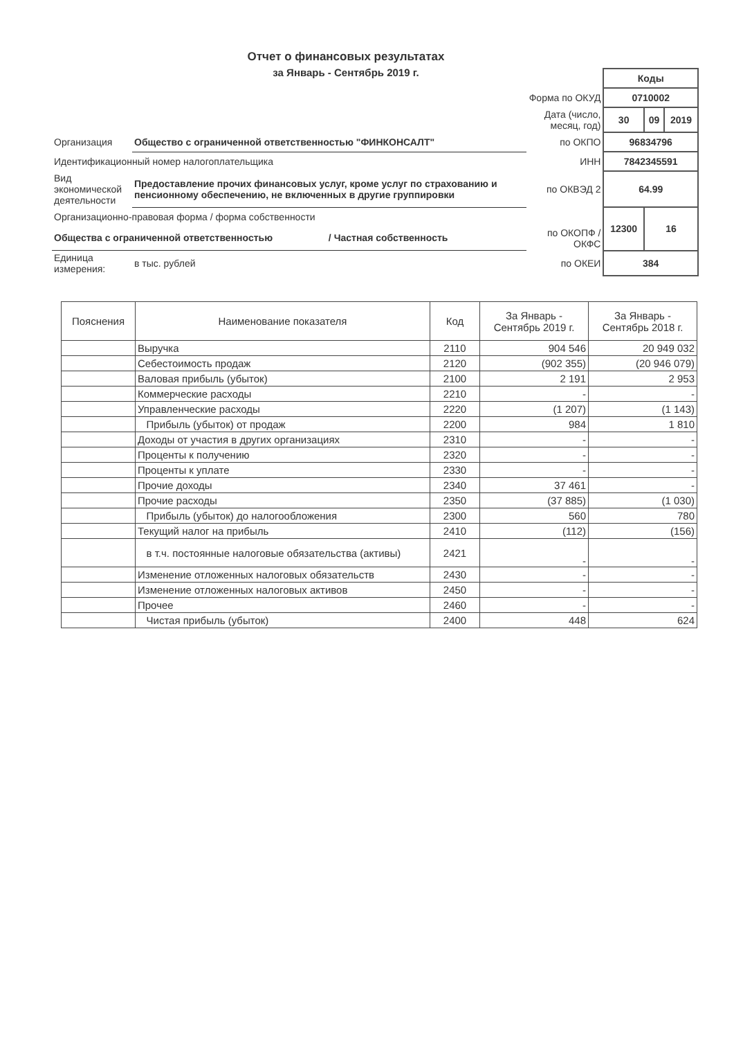Отчет о финансовых результатах
за Январь - Сентябрь 2019 г.
| | | | | Коды | | |
| | | | Форма по ОКУД | 0710002 | | |
| | | | Дата (число, месяц, год) | 30 | 09 | 2019 |
| Организация | Общество с ограниченной ответственностью "ФИНКОНСАЛТ" | | по ОКПО | 96834796 | | |
| Идентификационный номер налогоплательщика | | | ИНН | 7842345591 | | |
| Вид экономической деятельности | Предоставление прочих финансовых услуг, кроме услуг по страхованию и пенсионному обеспечению, не включенных в другие группировки | | по ОКВЭД 2 | 64.99 | | |
| Организационно-правовая форма / форма собственности | | | | 12300 | 16 | |
| Общества с ограниченной ответственностью | | / Частная собственность | по ОКОПФ / ОКФС | | | |
| Единица измерения: | в тыс. рублей | | по ОКЕИ | 384 | | |
| Пояснения | Наименование показателя | Код | За Январь - Сентябрь 2019 г. | За Январь - Сентябрь 2018 г. |
| --- | --- | --- | --- | --- |
| | Выручка | 2110 | 904 546 | 20 949 032 |
| | Себестоимость продаж | 2120 | (902 355) | (20 946 079) |
| | Валовая прибыль (убыток) | 2100 | 2 191 | 2 953 |
| | Коммерческие расходы | 2210 | - | - |
| | Управленческие расходы | 2220 | (1 207) | (1 143) |
| | Прибыль (убыток) от продаж | 2200 | 984 | 1 810 |
| | Доходы от участия в других организациях | 2310 | - | - |
| | Проценты к получению | 2320 | - | - |
| | Проценты к уплате | 2330 | - | - |
| | Прочие доходы | 2340 | 37 461 | - |
| | Прочие расходы | 2350 | (37 885) | (1 030) |
| | Прибыль (убыток) до налогообложения | 2300 | 560 | 780 |
| | Текущий налог на прибыль | 2410 | (112) | (156) |
| | в т.ч. постоянные налоговые обязательства (активы) | 2421 | - | - |
| | Изменение отложенных налоговых обязательств | 2430 | - | - |
| | Изменение отложенных налоговых активов | 2450 | - | - |
| | Прочее | 2460 | - | - |
| | Чистая прибыль (убыток) | 2400 | 448 | 624 |